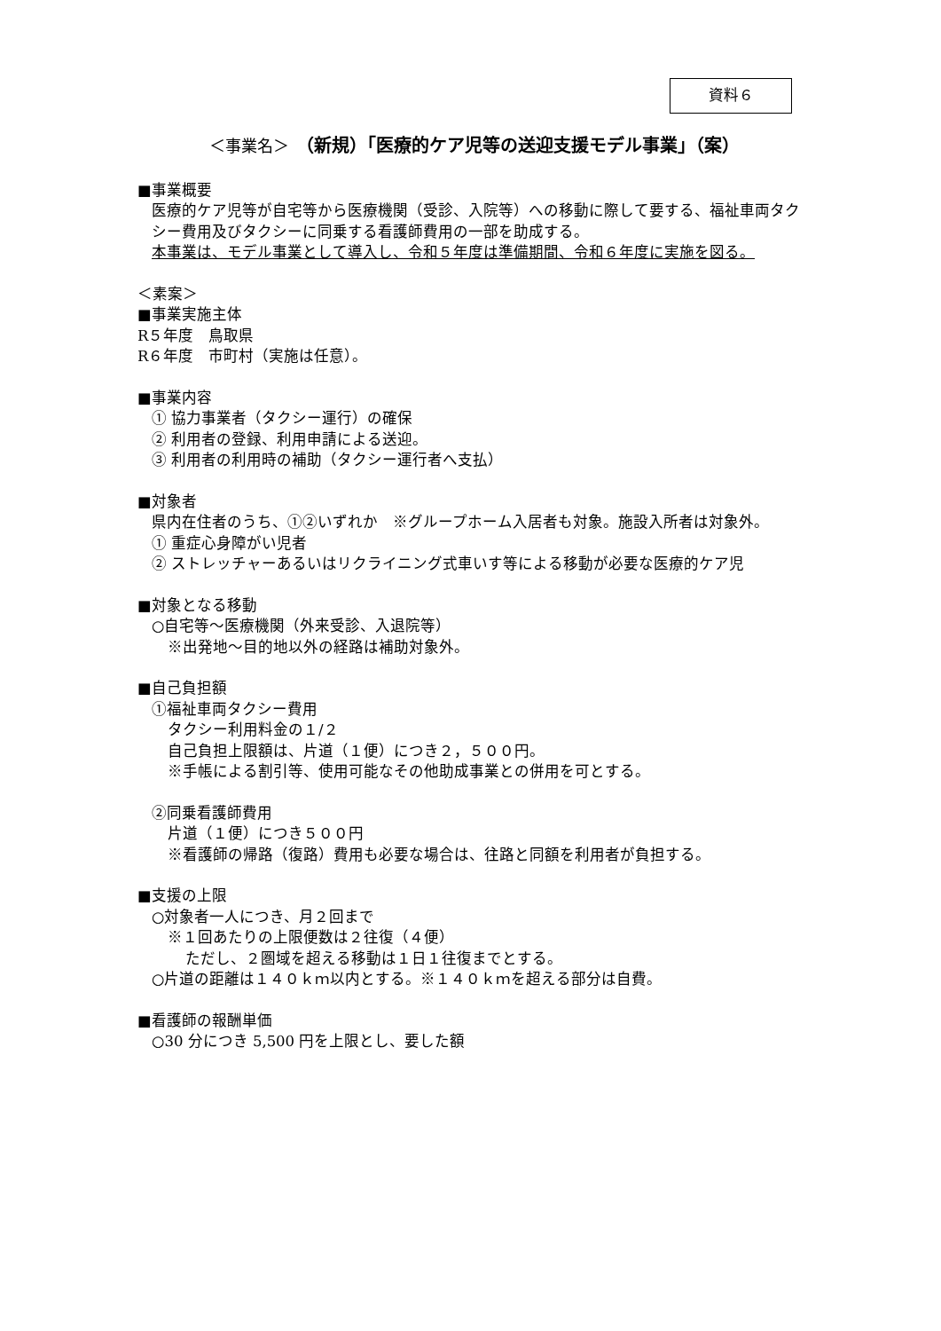資料６
＜事業名＞　（新規）「医療的ケア児等の送迎支援モデル事業」（案）
■事業概要
医療的ケア児等が自宅等から医療機関（受診、入院等）への移動に際して要する、福祉車両タクシー費用及びタクシーに同乗する看護師費用の一部を助成する。
本事業は、モデル事業として導入し、令和５年度は準備期間、令和６年度に実施を図る。
＜素案＞
■事業実施主体
R５年度　鳥取県
R６年度　市町村（実施は任意）。
■事業内容
① 協力事業者（タクシー運行）の確保
② 利用者の登録、利用申請による送迎。
③ 利用者の利用時の補助（タクシー運行者へ支払）
■対象者
県内在住者のうち、①②いずれか　※グループホーム入居者も対象。施設入所者は対象外。
① 重症心身障がい児者
② ストレッチャーあるいはリクライニング式車いす等による移動が必要な医療的ケア児
■対象となる移動
○自宅等～医療機関（外来受診、入退院等）
※出発地～目的地以外の経路は補助対象外。
■自己負担額
①福祉車両タクシー費用
タクシー利用料金の１/２
自己負担上限額は、片道（１便）につき２，５００円。
※手帳による割引等、使用可能なその他助成事業との併用を可とする。
②同乗看護師費用
片道（１便）につき５００円
※看護師の帰路（復路）費用も必要な場合は、往路と同額を利用者が負担する。
■支援の上限
○対象者一人につき、月２回まで
※１回あたりの上限便数は２往復（４便）
ただし、２圏域を超える移動は１日１往復までとする。
○片道の距離は１４０ｋｍ以内とする。※１４０ｋｍを超える部分は自費。
■看護師の報酬単価
○30 分につき 5,500 円を上限とし、要した額